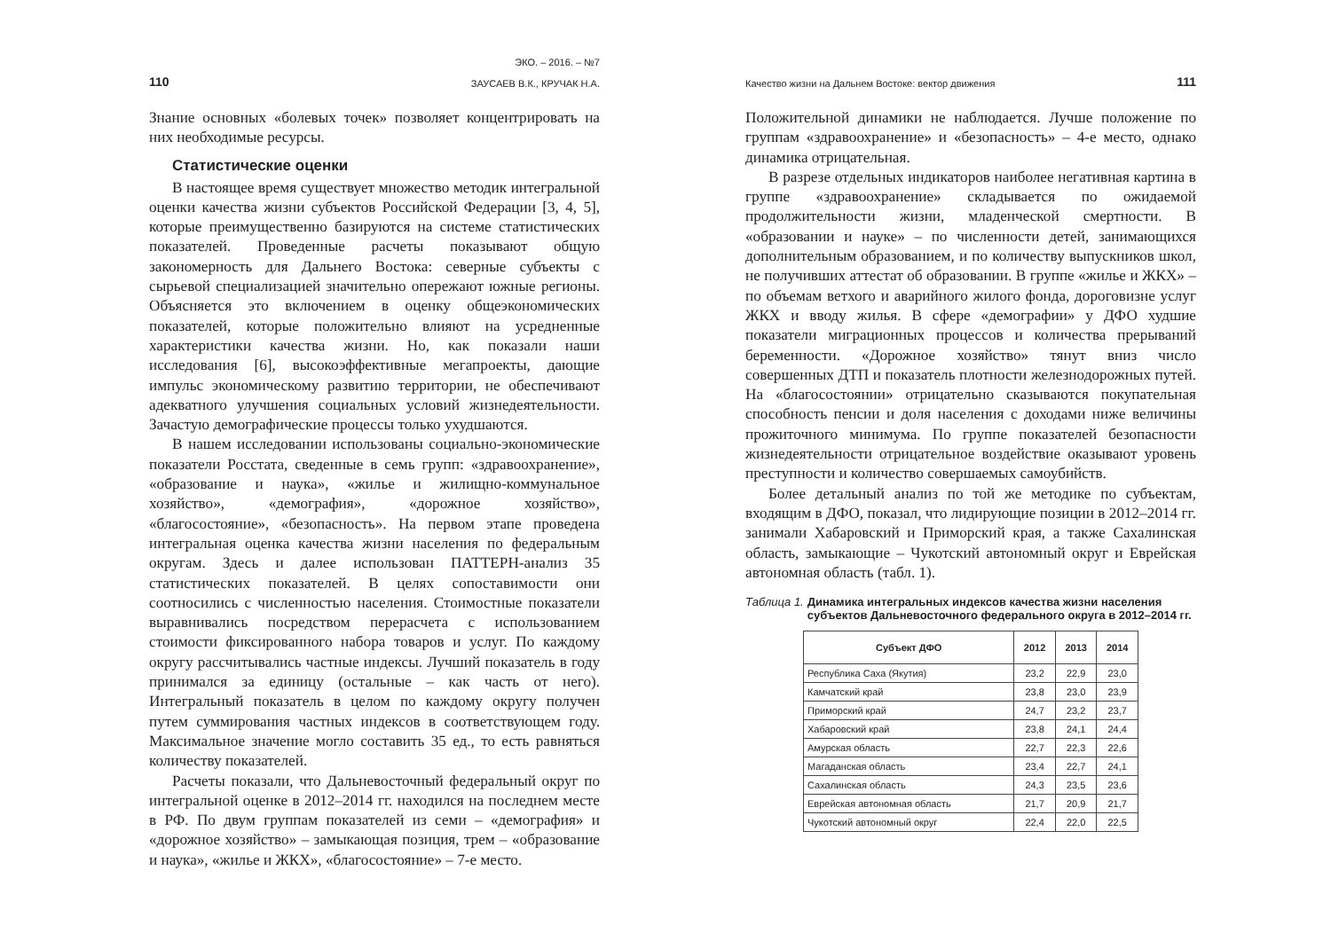110 ЭКО. – 2016. – №7
ЗАУСАЕВ В.К., КРУЧАК Н.А.
Знание основных «болевых точек» позволяет концентрировать на них необходимые ресурсы.
Статистические оценки
В настоящее время существует множество методик интегральной оценки качества жизни субъектов Российской Федерации [3, 4, 5], которые преимущественно базируются на системе статистических показателей. Проведенные расчеты показывают общую закономерность для Дальнего Востока: северные субъекты с сырьевой специализацией значительно опережают южные регионы. Объясняется это включением в оценку общеэкономических показателей, которые положительно влияют на усредненные характеристики качества жизни. Но, как показали наши исследования [6], высокоэффективные мегапроекты, дающие импульс экономическому развитию территории, не обеспечивают адекватного улучшения социальных условий жизнедеятельности. Зачастую демографические процессы только ухудшаются.
В нашем исследовании использованы социально-экономические показатели Росстата, сведенные в семь групп: «здравоохранение», «образование и наука», «жилье и жилищно-коммунальное хозяйство», «демография», «дорожное хозяйство», «благосостояние», «безопасность». На первом этапе проведена интегральная оценка качества жизни населения по федеральным округам. Здесь и далее использован ПАТТЕРН-анализ 35 статистических показателей. В целях сопоставимости они соотносились с численностью населения. Стоимостные показатели выравнивались посредством перерасчета с использованием стоимости фиксированного набора товаров и услуг. По каждому округу рассчитывались частные индексы. Лучший показатель в году принимался за единицу (остальные – как часть от него). Интегральный показатель в целом по каждому округу получен путем суммирования частных индексов в соответствующем году. Максимальное значение могло составить 35 ед., то есть равняться количеству показателей.
Расчеты показали, что Дальневосточный федеральный округ по интегральной оценке в 2012–2014 гг. находился на последнем месте в РФ. По двум группам показателей из семи – «демография» и «дорожное хозяйство» – замыкающая позиция, трем – «образование и наука», «жилье и ЖКХ», «благосостояние» – 7-е место.
Качество жизни на Дальнем Востоке: вектор движения 111
Положительной динамики не наблюдается. Лучше положение по группам «здравоохранение» и «безопасность» – 4-е место, однако динамика отрицательная.
В разрезе отдельных индикаторов наиболее негативная картина в группе «здравоохранение» складывается по ожидаемой продолжительности жизни, младенческой смертности. В «образовании и науке» – по численности детей, занимающихся дополнительным образованием, и по количеству выпускников школ, не получивших аттестат об образовании. В группе «жилье и ЖКХ» – по объемам ветхого и аварийного жилого фонда, дороговизне услуг ЖКХ и вводу жилья. В сфере «демографии» у ДФО худшие показатели миграционных процессов и количества прерываний беременности. «Дорожное хозяйство» тянут вниз число совершенных ДТП и показатель плотности железнодорожных путей. На «благосостоянии» отрицательно сказываются покупательная способность пенсии и доля населения с доходами ниже величины прожиточного минимума. По группе показателей безопасности жизнедеятельности отрицательное воздействие оказывают уровень преступности и количество совершаемых самоубийств.
Более детальный анализ по той же методике по субъектам, входящим в ДФО, показал, что лидирующие позиции в 2012–2014 гг. занимали Хабаровский и Приморский края, а также Сахалинская область, замыкающие – Чукотский автономный округ и Еврейская автономная область (табл. 1).
Таблица 1. Динамика интегральных индексов качества жизни населения субъектов Дальневосточного федерального округа в 2012–2014 гг.
| Субъект ДФО | 2012 | 2013 | 2014 |
| --- | --- | --- | --- |
| Республика Саха (Якутия) | 23,2 | 22,9 | 23,0 |
| Камчатский край | 23,8 | 23,0 | 23,9 |
| Приморский край | 24,7 | 23,2 | 23,7 |
| Хабаровский край | 23,8 | 24,1 | 24,4 |
| Амурская область | 22,7 | 22,3 | 22,6 |
| Магаданская область | 23,4 | 22,7 | 24,1 |
| Сахалинская область | 24,3 | 23,5 | 23,6 |
| Еврейская автономная область | 21,7 | 20,9 | 21,7 |
| Чукотский автономный округ | 22,4 | 22,0 | 22,5 |